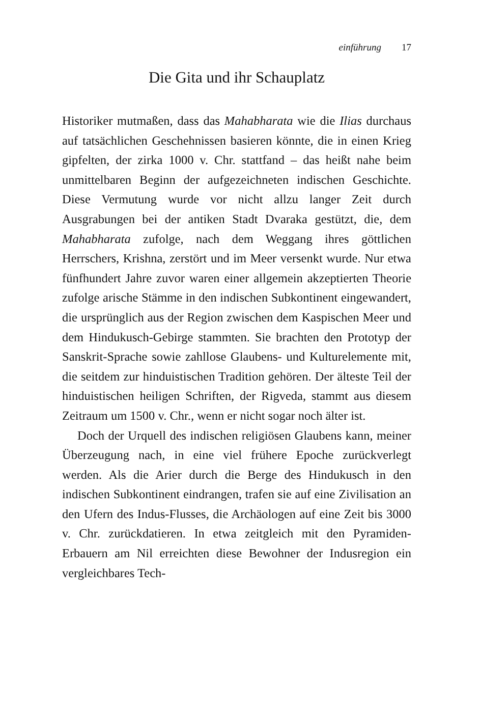einführung 17
Die Gita und ihr Schauplatz
Historiker mutmaßen, dass das Mahabharata wie die Ilias durchaus auf tatsächlichen Geschehnissen basieren könnte, die in einen Krieg gipfelten, der zirka 1000 v. Chr. stattfand – das heißt nahe beim unmittelbaren Beginn der aufgezeichneten indischen Geschichte. Diese Vermutung wurde vor nicht allzu langer Zeit durch Ausgrabungen bei der antiken Stadt Dvaraka gestützt, die, dem Mahabharata zufolge, nach dem Weggang ihres göttlichen Herrschers, Krishna, zerstört und im Meer versenkt wurde. Nur etwa fünfhundert Jahre zuvor waren einer allgemein akzeptierten Theorie zufolge arische Stämme in den indischen Subkontinent eingewandert, die ursprünglich aus der Region zwischen dem Kaspischen Meer und dem Hindukusch-Gebirge stammten. Sie brachten den Prototyp der Sanskrit-Sprache sowie zahllose Glaubens- und Kulturelemente mit, die seitdem zur hinduistischen Tradition gehören. Der älteste Teil der hinduistischen heiligen Schriften, der Rigveda, stammt aus diesem Zeitraum um 1500 v. Chr., wenn er nicht sogar noch älter ist.
Doch der Urquell des indischen religiösen Glaubens kann, meiner Überzeugung nach, in eine viel frühere Epoche zurückverlegt werden. Als die Arier durch die Berge des Hindukusch in den indischen Subkontinent eindrangen, trafen sie auf eine Zivilisation an den Ufern des Indus-Flusses, die Archäologen auf eine Zeit bis 3000 v. Chr. zurückdatieren. In etwa zeitgleich mit den Pyramiden-Erbauern am Nil erreichten diese Bewohner der Indusregion ein vergleichbares Tech-